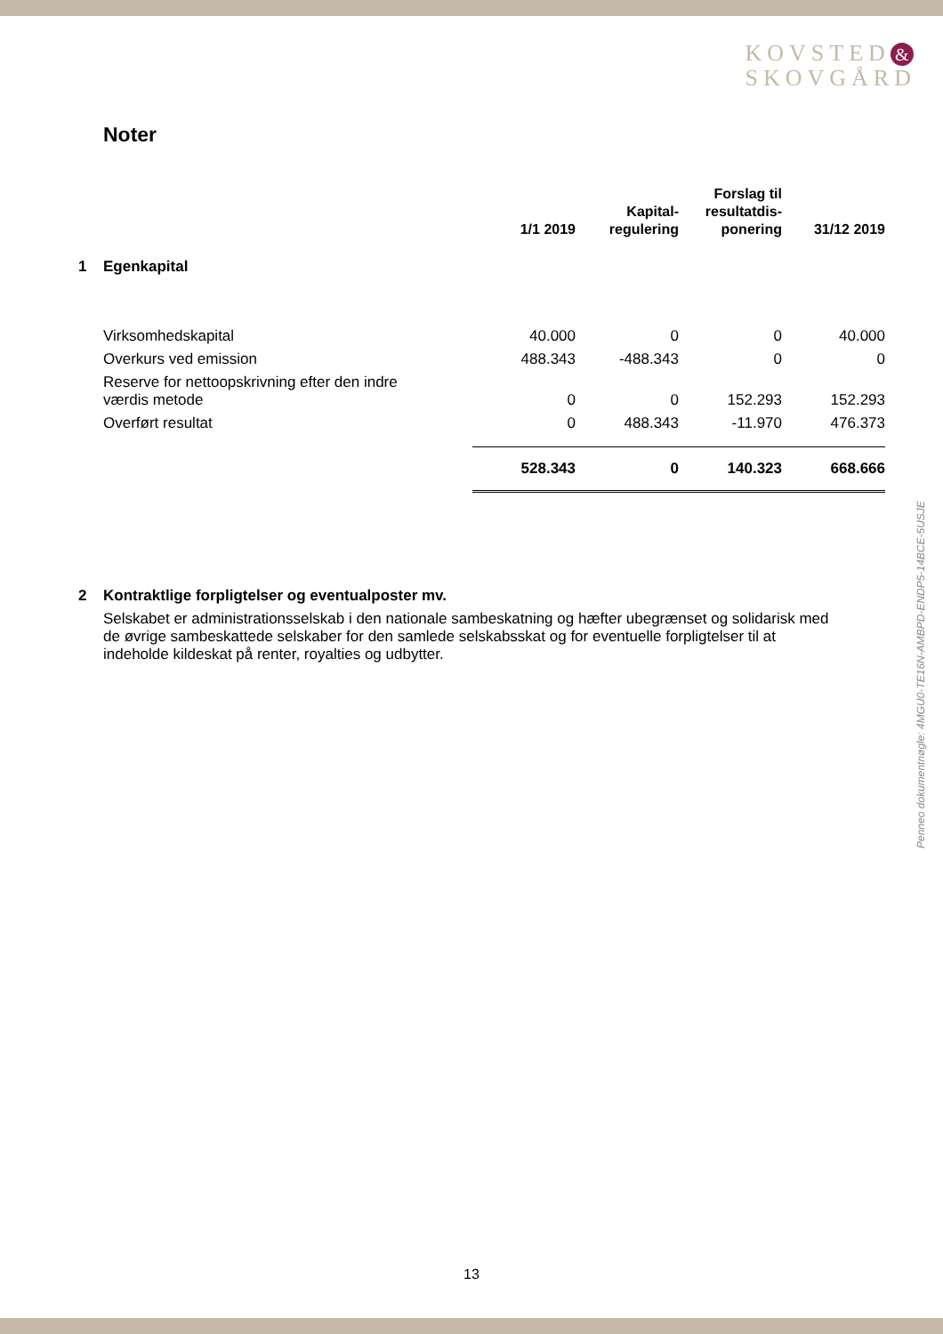KOVSTED &
SKOVGÅRD
Noter
| | | 1/1 2019 | Kapital- regulering | Forslag til resultatdis- ponering | 31/12 2019 |
| --- | --- | --- | --- | --- | --- |
| 1 | Egenkapital | | | | |
| | Virksomhedskapital | 40.000 | 0 | 0 | 40.000 |
| | Overkurs ved emission | 488.343 | -488.343 | 0 | 0 |
| | Reserve for nettoopskrivning efter den indre værdis metode | 0 | 0 | 152.293 | 152.293 |
| | Overført resultat | 0 | 488.343 | -11.970 | 476.373 |
| | | 528.343 | 0 | 140.323 | 668.666 |
2 Kontraktlige forpligtelser og eventualposter mv.
Selskabet er administrationsselskab i den nationale sambeskatning og hæfter ubegrænset og solidarisk med de øvrige sambeskattede selskaber for den samlede selskabsskat og for eventuelle forpligtelser til at indeholde kildeskat på renter, royalties og udbytter.
Penneo dokumentnøgle: 4MGU0-TE16N-AMBPD-ENDP5-14BCE-5USJE
13